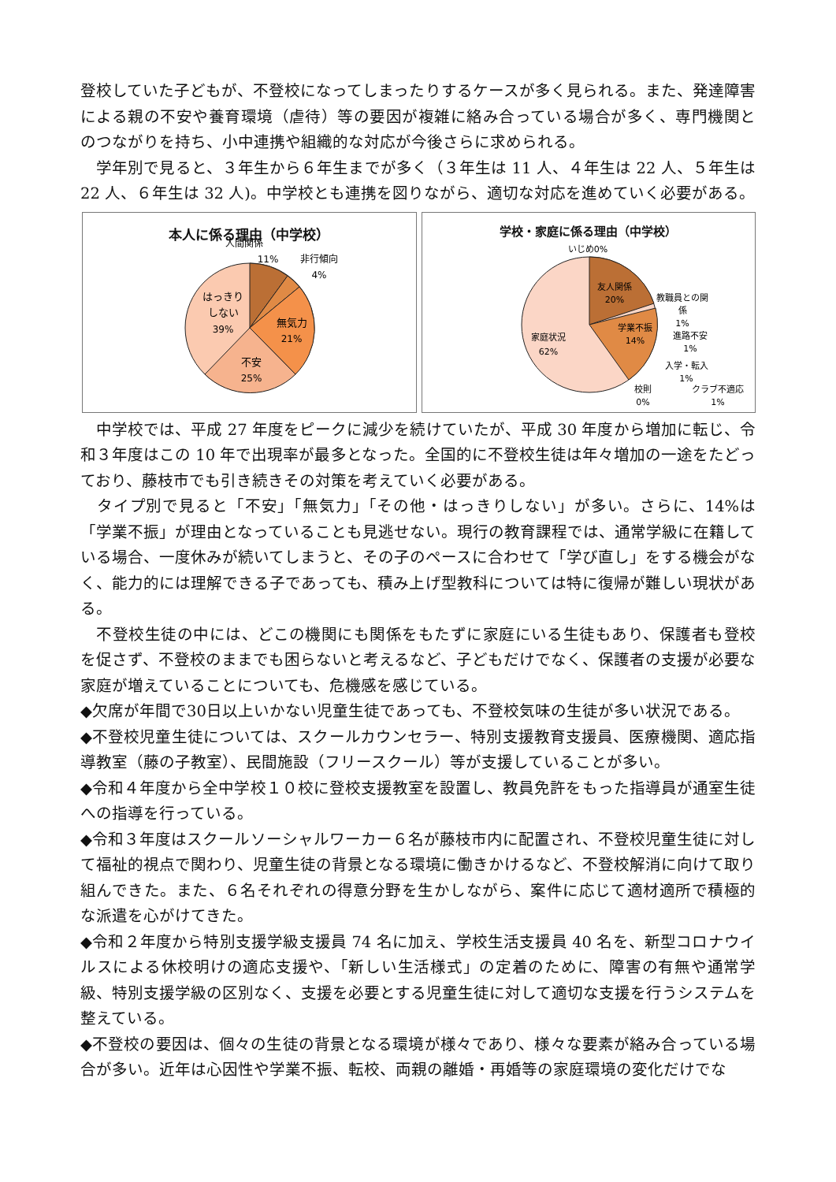登校していた子どもが、不登校になってしまったりするケースが多く見られる。また、発達障害による親の不安や養育環境（虐待）等の要因が複雑に絡み合っている場合が多く、専門機関とのつながりを持ち、小中連携や組織的な対応が今後さらに求められる。
　学年別で見ると、３年生から６年生までが多く（３年生は 11 人、４年生は 22 人、５年生は 22 人、６年生は 32 人)。中学校とも連携を図りながら、適切な対応を進めていく必要がある。
本人に係る理由（中学校）
人間関係
11%
非行傾向
4%
はっきり
しない
39%
無気力
21%
不安
25%
学校・家庭に係る理由（中学校）
友人関係
20%
学業不振
14%
家庭状況
62%
いじめ0%
教職員との関
係
1%
進路不安
1%
入学・転入
1%
校則
0%
クラブ不適応
1%
　中学校では、平成 27 年度をピークに減少を続けていたが、平成 30 年度から増加に転じ、令和３年度はこの 10 年で出現率が最多となった。全国的に不登校生徒は年々増加の一途をたどっており、藤枝市でも引き続きその対策を考えていく必要がある。
　タイプ別で見ると「不安」「無気力」「その他・はっきりしない」が多い。さらに、14%は「学業不振」が理由となっていることも見逃せない。現行の教育課程では、通常学級に在籍している場合、一度休みが続いてしまうと、その子のペースに合わせて「学び直し」をする機会がなく、能力的には理解できる子であっても、積み上げ型教科については特に復帰が難しい現状がある。
　不登校生徒の中には、どこの機関にも関係をもたずに家庭にいる生徒もあり、保護者も登校を促さず、不登校のままでも困らないと考えるなど、子どもだけでなく、保護者の支援が必要な家庭が増えていることについても、危機感を感じている。
◆欠席が年間で30日以上いかない児童生徒であっても、不登校気味の生徒が多い状況である。
◆不登校児童生徒については、スクールカウンセラー、特別支援教育支援員、医療機関、適応指導教室（藤の子教室）、民間施設（フリースクール）等が支援していることが多い。
◆令和４年度から全中学校１０校に登校支援教室を設置し、教員免許をもった指導員が通室生徒への指導を行っている。
◆令和３年度はスクールソーシャルワーカー６名が藤枝市内に配置され、不登校児童生徒に対して福祉的視点で関わり、児童生徒の背景となる環境に働きかけるなど、不登校解消に向けて取り組んできた。また、６名それぞれの得意分野を生かしながら、案件に応じて適材適所で積極的な派遣を心がけてきた。
◆令和２年度から特別支援学級支援員 74 名に加え、学校生活支援員 40 名を、新型コロナウイルスによる休校明けの適応支援や、「新しい生活様式」の定着のために、障害の有無や通常学級、特別支援学級の区別なく、支援を必要とする児童生徒に対して適切な支援を行うシステムを整えている。
◆不登校の要因は、個々の生徒の背景となる環境が様々であり、様々な要素が絡み合っている場合が多い。近年は心因性や学業不振、転校、両親の離婚・再婚等の家庭環境の変化だけでな